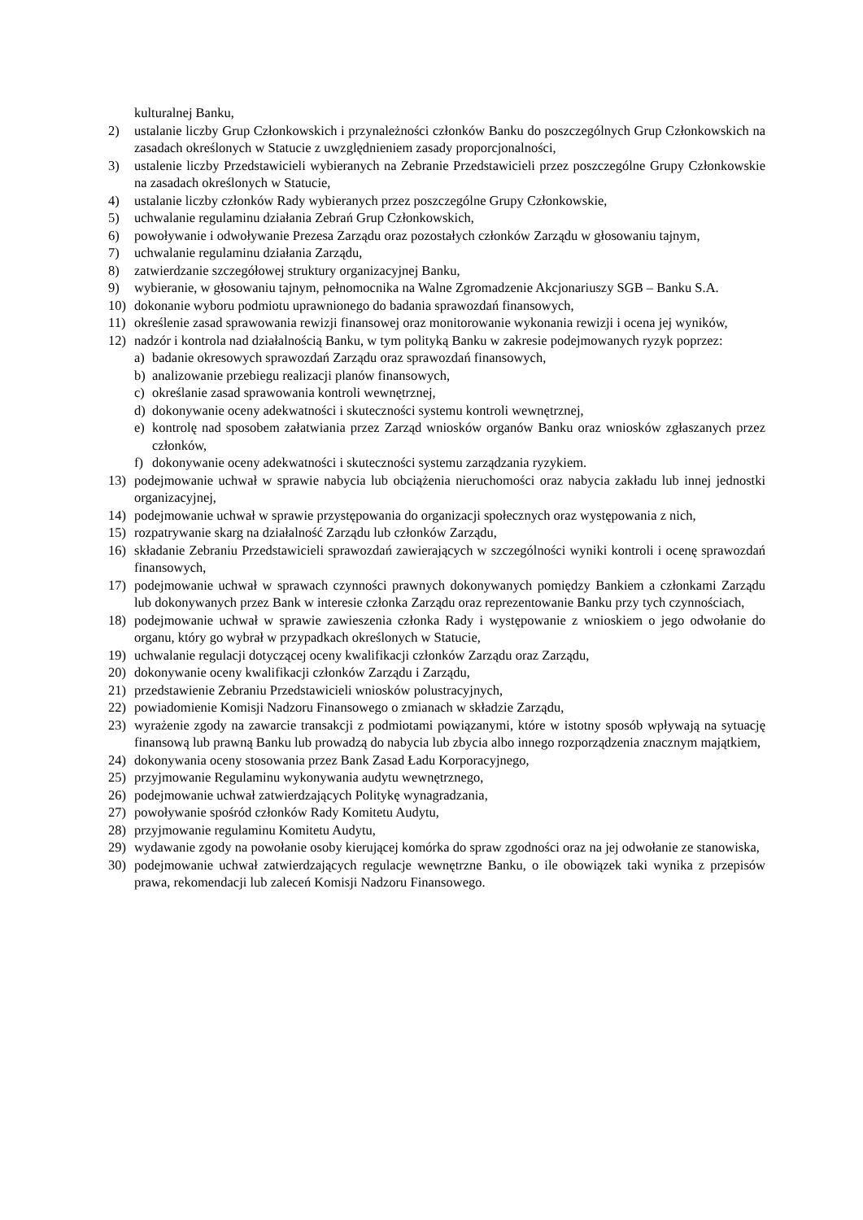kulturalnej Banku,
2) ustalanie liczby Grup Członkowskich i przynależności członków Banku do poszczególnych Grup Członkowskich na zasadach określonych w Statucie z uwzględnieniem zasady proporcjonalności,
3) ustalenie liczby Przedstawicieli wybieranych na Zebranie Przedstawicieli przez poszczególne Grupy Członkowskie na zasadach określonych w Statucie,
4) ustalanie liczby członków Rady wybieranych przez poszczególne Grupy Członkowskie,
5) uchwalanie regulaminu działania Zebrań Grup Członkowskich,
6) powoływanie i odwoływanie Prezesa Zarządu oraz pozostałych członków Zarządu w głosowaniu tajnym,
7) uchwalanie regulaminu działania Zarządu,
8) zatwierdzanie szczegółowej struktury organizacyjnej Banku,
9) wybieranie, w głosowaniu tajnym, pełnomocnika na Walne Zgromadzenie Akcjonariuszy SGB – Banku S.A.
10) dokonanie wyboru podmiotu uprawnionego do badania sprawozdań finansowych,
11) określenie zasad sprawowania rewizji finansowej oraz monitorowanie wykonania rewizji i ocena jej wyników,
12) nadzór i kontrola nad działalnością Banku, w tym polityką Banku w zakresie podejmowanych ryzyk poprzez:
a) badanie okresowych sprawozdań Zarządu oraz sprawozdań finansowych,
b) analizowanie przebiegu realizacji planów finansowych,
c) określanie zasad sprawowania kontroli wewnętrznej,
d) dokonywanie oceny adekwatności i skuteczności systemu kontroli wewnętrznej,
e) kontrolę nad sposobem załatwiania przez Zarząd wniosków organów Banku oraz wniosków zgłaszanych przez członków,
f) dokonywanie oceny adekwatności i skuteczności systemu zarządzania ryzykiem.
13) podejmowanie uchwał w sprawie nabycia lub obciążenia nieruchomości oraz nabycia zakładu lub innej jednostki organizacyjnej,
14) podejmowanie uchwał w sprawie przystępowania do organizacji społecznych oraz występowania z nich,
15) rozpatrywanie skarg na działalność Zarządu lub członków Zarządu,
16) składanie Zebraniu Przedstawicieli sprawozdań zawierających w szczególności wyniki kontroli i ocenę sprawozdań finansowych,
17) podejmowanie uchwał w sprawach czynności prawnych dokonywanych pomiędzy Bankiem a członkami Zarządu lub dokonywanych przez Bank w interesie członka Zarządu oraz reprezentowanie Banku przy tych czynnościach,
18) podejmowanie uchwał w sprawie zawieszenia członka Rady i występowanie z wnioskiem o jego odwołanie do organu, który go wybrał w przypadkach określonych w Statucie,
19) uchwalanie regulacji dotyczącej oceny kwalifikacji członków Zarządu oraz Zarządu,
20) dokonywanie oceny kwalifikacji członków Zarządu i Zarządu,
21) przedstawienie Zebraniu Przedstawicieli wniosków polustracyjnych,
22) powiadomienie Komisji Nadzoru Finansowego o zmianach w składzie Zarządu,
23) wyrażenie zgody na zawarcie transakcji z podmiotami powiązanymi, które w istotny sposób wpływają na sytuację finansową lub prawną Banku lub prowadzą do nabycia lub zbycia albo innego rozporządzenia znacznym majątkiem,
24) dokonywania oceny stosowania przez Bank Zasad Ładu Korporacyjnego,
25) przyjmowanie Regulaminu wykonywania audytu wewnętrznego,
26) podejmowanie uchwał zatwierdzających Politykę wynagradzania,
27) powoływanie spośród członków Rady Komitetu Audytu,
28) przyjmowanie regulaminu Komitetu Audytu,
29) wydawanie zgody na powołanie osoby kierującej komórka do spraw zgodności oraz na jej odwołanie ze stanowiska,
30) podejmowanie uchwał zatwierdzających regulacje wewnętrzne Banku, o ile obowiązek taki wynika z przepisów prawa, rekomendacji lub zaleceń Komisji Nadzoru Finansowego.